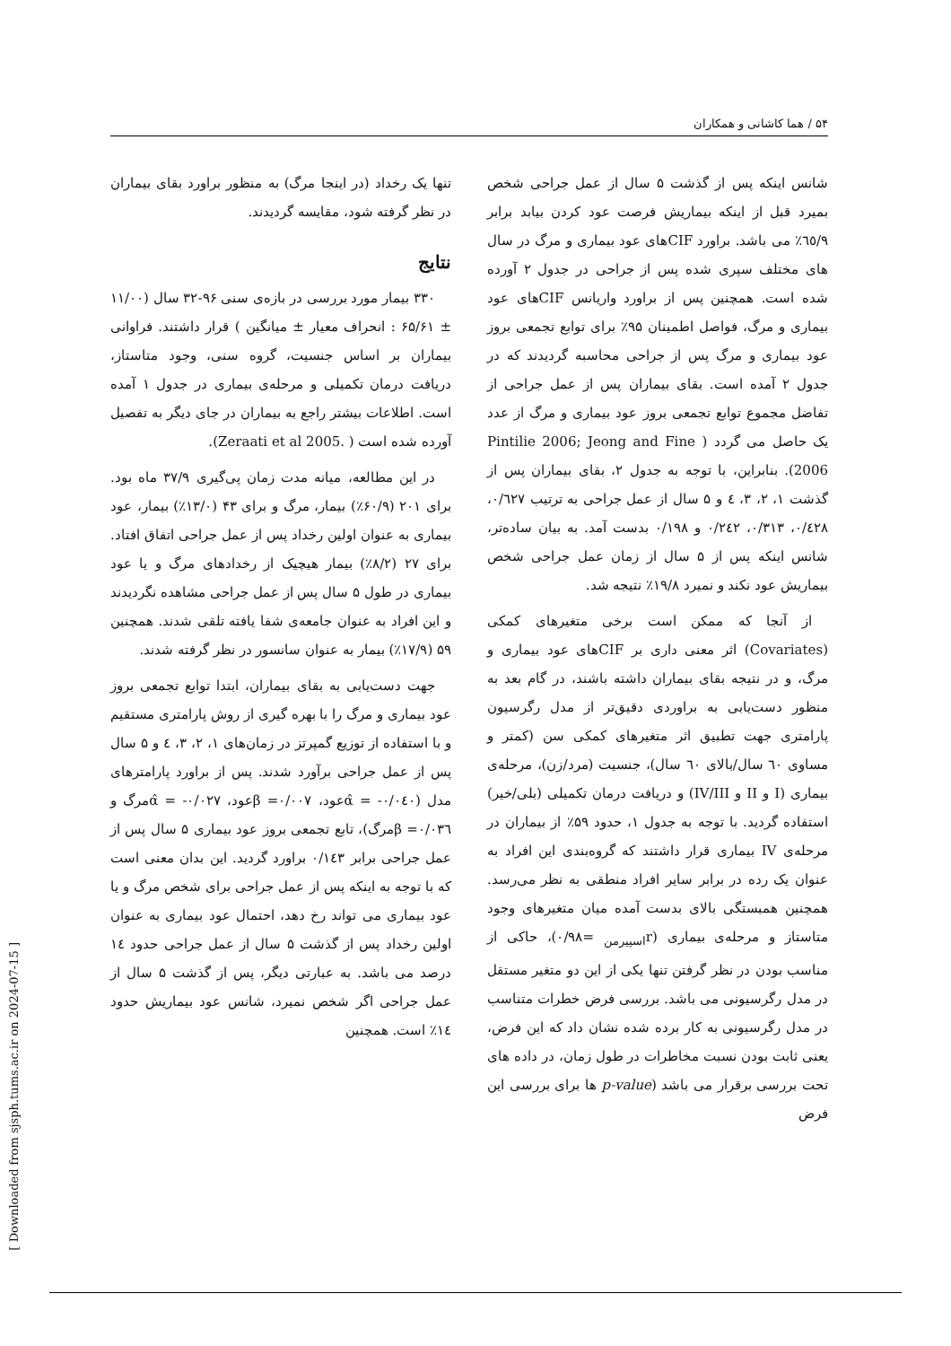۵۴ / هما کاشانی و همکاران
تنها یک رخداد (در اینجا مرگ) به منظور براورد بقای بیماران در نظر گرفته شود، مقایسه گردیدند.
نتایج
۳۳۰ بیمار مورد بررسی در بازه‌ی سنی ۹۶-۳۲ سال (۱۱/۰۰ ± ۶۵/۶۱ : انحراف معیار ± میانگین ) قرار داشتند. فراوانی بیماران بر اساس جنسیت، گروه سنی، وجود متاستاز، دریافت درمان تکمیلی و مرحله‌ی بیماری در جدول ۱ آمده است. اطلاعات بیشتر راجع به بیماران در جای دیگر به تفصیل آورده شده است ( .Zeraati et al 2005).
در این مطالعه، میانه مدت زمان پی‌گیری ۳۷/۹ ماه بود. برای ۲۰۱ (۶۰/۹٪) بیمار، مرگ و برای ۴۳ (۱۳/۰٪) بیمار، عود بیماری به عنوان اولین رخداد پس از عمل جراحی اتفاق افتاد. برای ۲۷ (۸/۲٪) بیمار هیچیک از رخدادهای مرگ و یا عود بیماری در طول ۵ سال پس از عمل جراحی مشاهده نگردیدند و این افراد به عنوان جامعه‌ی شفا یافته تلقی شدند. همچنین ۵۹ (۱۷/۹٪) بیمار به عنوان سانسور در نظر گرفته شدند.
جهت دست‌یابی به بقای بیماران، ابتدا توابع تجمعی بروز عود بیماری و مرگ را با بهره گیری از روش پارامتری مستقیم و با استفاده از توزیع گمپرتز در زمان‌های ۱، ۲، ۳، ٤ و ۵ سال پس از عمل جراحی برآورد شدند. پس از براورد پارامترهای مدل (۰/۰٤۰- = α̂عود، ۰/۰۰۷= βعود، ۰/۰۲۷- = α̂مرگ و ۰/۰۳٦= βمرگ)، تابع تجمعی بروز عود بیماری ۵ سال پس از عمل جراحی برابر ۰/۱٤۳ براورد گردید. این بدان معنی است که با توجه به اینکه پس از عمل جراحی برای شخص مرگ و یا عود بیماری می تواند رخ دهد، احتمال عود بیماری به عنوان اولین رخداد پس از گذشت ۵ سال از عمل جراحی حدود ١٤ درصد می باشد. به عبارتی دیگر، پس از گذشت ۵ سال از عمل جراحی اگر شخص نمیرد، شانس عود بیماریش حدود ١٤٪ است. همچنین
شانس اینکه پس از گذشت ۵ سال از عمل جراحی شخص بمیرد قبل از اینکه بیماریش فرصت عود کردن بیابد برابر ٦٥/۹٪ می باشد. براورد CIFهای عود بیماری و مرگ در سال های مختلف سپری شده پس از جراحی در جدول ۲ آورده شده است. همچنین پس از براورد واریانس CIFهای عود بیماری و مرگ، فواصل اطمینان ۹۵٪ برای توابع تجمعی بروز عود بیماری و مرگ پس از جراحی محاسبه گردیدند که در جدول ۲ آمده است. بقای بیماران پس از عمل جراحی از تفاضل مجموع توابع تجمعی بروز عود بیماری و مرگ از عدد یک حاصل می گردد ( Pintilie 2006; Jeong and Fine 2006). بنابراین، با توجه به جدول ۲، بقای بیماران پس از گذشت ۱، ۲، ۳، ٤ و ۵ سال از عمل جراحی به ترتیب ۰/٦۲۷، ۰/٤۲۸، ۰/۳۱۳، ۰/۲٤۲ و ۰/۱۹۸ بدست آمد. به بیان ساده‌تر، شانس اینکه پس از ۵ سال از زمان عمل جراحی شخص بیماریش عود نکند و نمیرد ۱۹/۸٪ نتیجه شد.
از آنجا که ممکن است برخی متغیرهای کمکی (Covariates) اثر معنی داری بر CIFهای عود بیماری و مرگ، و در نتیجه بقای بیماران داشته باشند، در گام بعد به منظور دست‌یابی به براوردی دقیق‌تر از مدل رگرسیون پارامتری جهت تطبیق اثر متغیرهای کمکی سن (کمتر و مساوی ٦۰ سال/بالای ٦۰ سال)، جنسیت (مرد/زن)، مرحله‌ی بیماری (I و II و IV/III) و دریافت درمان تکمیلی (بلی/خیر) استفاده گردید. با توجه به جدول ۱، حدود ۵۹٪ از بیماران در مرحله‌ی IV بیماری قرار داشتند که گروه‌بندی این افراد به عنوان یک رده در برابر سایر افراد منطقی به نظر می‌رسد. همچنین همبستگی بالای بدست آمده میان متغیرهای وجود متاستاز و مرحله‌ی بیماری (r<sub>اسپیرمن</sub> =۰/۹۸)، حاکی از مناسب بودن در نظر گرفتن تنها یکی از این دو متغیر مستقل در مدل رگرسیونی می باشد. بررسی فرض خطرات متناسب در مدل رگرسیونی به کار برده شده نشان داد که این فرض، یعنی ثابت بودن نسبت مخاطرات در طول زمان، در داده های تحت بررسی برقرار می باشد (p-value ها برای بررسی این فرض
[ Downloaded from sjsph.tums.ac.ir on 2024-07-15 ]